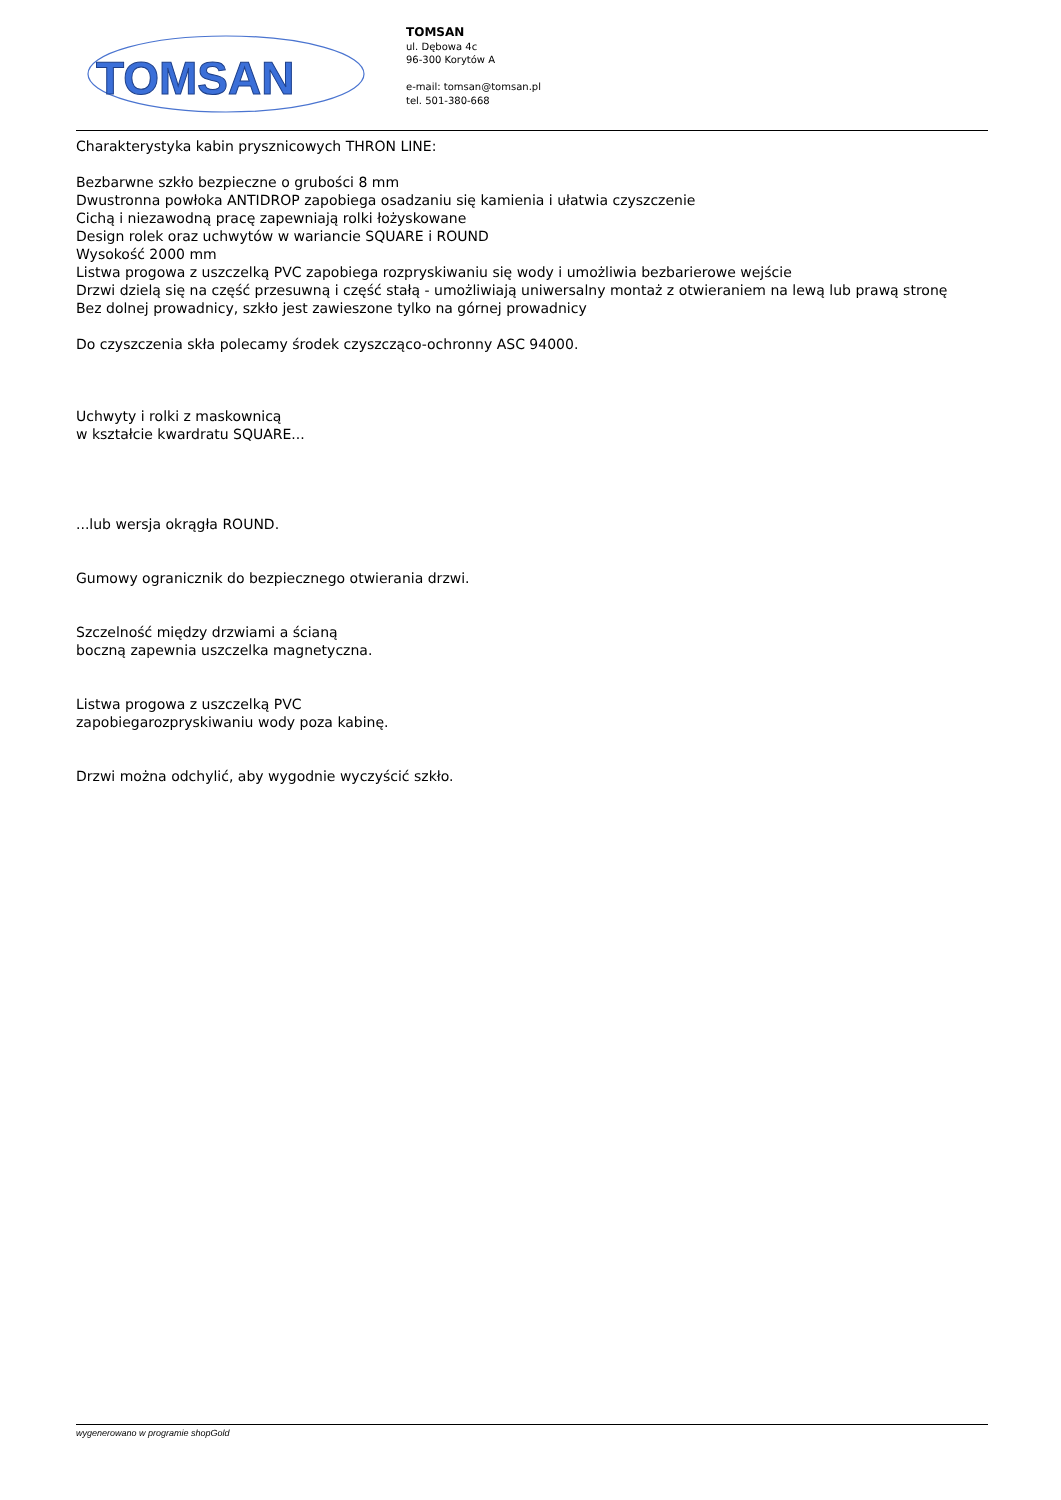TOMSAN
TOMSAN
ul. Dębowa 4c
96-300 Korytów A
e-mail: tomsan@tomsan.pl
tel. 501-380-668
Charakterystyka kabin prysznicowych THRON LINE:
Bezbarwne szkło bezpieczne o grubości 8 mm
Dwustronna powłoka ANTIDROP zapobiega osadzaniu się kamienia i ułatwia czyszczenie
Cichą i niezawodną pracę zapewniają rolki łożyskowane
Design rolek oraz uchwytów w wariancie SQUARE i ROUND
Wysokość 2000 mm
Listwa progowa z uszczelką PVC zapobiega rozpryskiwaniu się wody i umożliwia bezbarierowe wejście
Drzwi dzielą się na część przesuwną i część stałą - umożliwiają uniwersalny montaż z otwieraniem na lewą lub prawą stronę
Bez dolnej prowadnicy, szkło jest zawieszone tylko na górnej prowadnicy
Do czyszczenia skła polecamy środek czyszcząco-ochronny ASC 94000.
Uchwyty i rolki z maskownicą
w kształcie kwardratu SQUARE...
...lub wersja okrągła ROUND.
Gumowy ogranicznik do bezpiecznego otwierania drzwi.
Szczelność między drzwiami a ścianą
boczną zapewnia uszczelka magnetyczna.
Listwa progowa z uszczelką PVC
zapobiegarozpryskiwaniu wody poza kabinę.
Drzwi można odchylić, aby wygodnie wyczyścić szkło.
wygenerowano w programie shopGold